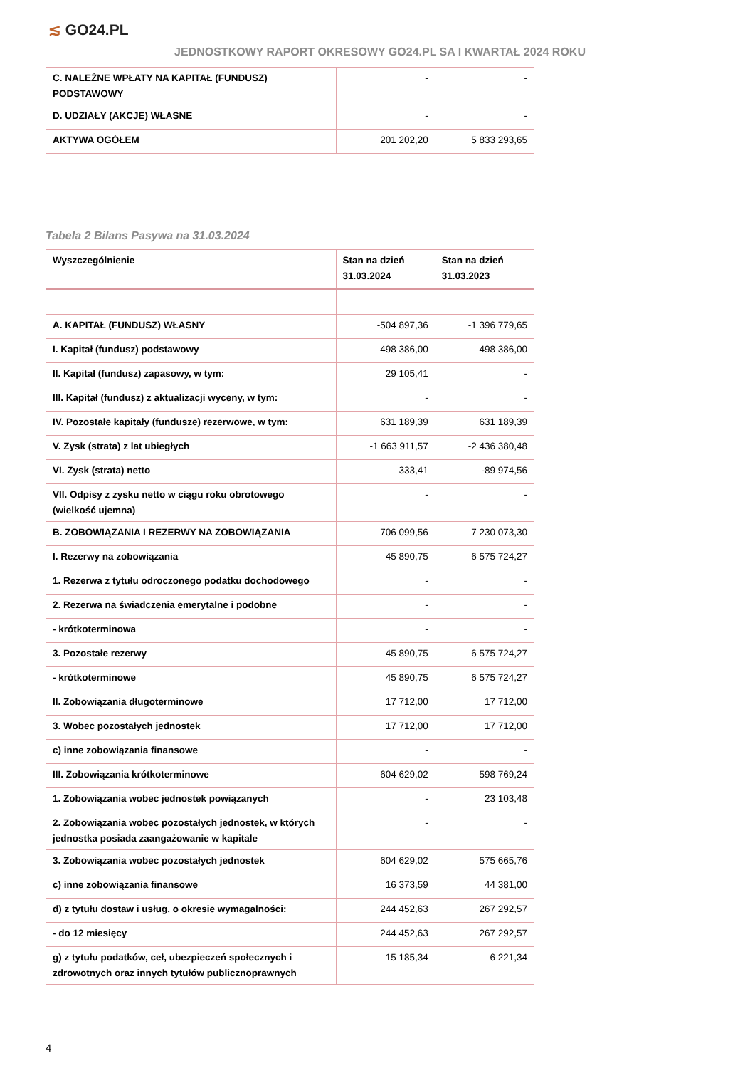≲ GO24.PL
JEDNOSTKOWY RAPORT OKRESOWY GO24.PL SA I KWARTAŁ 2024 ROKU
| C. NALEŻNE WPŁATY NA KAPITAŁ (FUNDUSZ) PODSTAWOWY | - | - |
| D. UDZIAŁY (AKCJE) WŁASNE | - | - |
| AKTYWA OGÓŁEM | 201 202,20 | 5 833 293,65 |
Tabela 2 Bilans Pasywa na 31.03.2024
| Wyszczególnienie | Stan na dzień 31.03.2024 | Stan na dzień 31.03.2023 |
| --- | --- | --- |
| A. KAPITAŁ (FUNDUSZ) WŁASNY | -504 897,36 | -1 396 779,65 |
| I. Kapitał (fundusz) podstawowy | 498 386,00 | 498 386,00 |
| II. Kapitał (fundusz) zapasowy, w tym: | 29 105,41 | - |
| III. Kapitał (fundusz) z aktualizacji wyceny, w tym: | - | - |
| IV. Pozostałe kapitały (fundusze) rezerwowe, w tym: | 631 189,39 | 631 189,39 |
| V. Zysk (strata) z lat ubiegłych | -1 663 911,57 | -2 436 380,48 |
| VI. Zysk (strata) netto | 333,41 | -89 974,56 |
| VII. Odpisy z zysku netto w ciągu roku obrotowego (wielkość ujemna) | - | - |
| B. ZOBOWIĄZANIA I REZERWY NA ZOBOWIĄZANIA | 706 099,56 | 7 230 073,30 |
| I. Rezerwy na zobowiązania | 45 890,75 | 6 575 724,27 |
| 1. Rezerwa z tytułu odroczonego podatku dochodowego | - | - |
| 2. Rezerwa na świadczenia emerytalne i podobne | - | - |
| - krótkoterminowa | - | - |
| 3. Pozostałe rezerwy | 45 890,75 | 6 575 724,27 |
| - krótkoterminowe | 45 890,75 | 6 575 724,27 |
| II. Zobowiązania długoterminowe | 17 712,00 | 17 712,00 |
| 3. Wobec pozostałych jednostek | 17 712,00 | 17 712,00 |
| c) inne zobowiązania finansowe | - | - |
| III. Zobowiązania krótkoterminowe | 604 629,02 | 598 769,24 |
| 1. Zobowiązania wobec jednostek powiązanych | - | 23 103,48 |
| 2. Zobowiązania wobec pozostałych jednostek, w których jednostka posiada zaangażowanie w kapitale | - | - |
| 3. Zobowiązania wobec pozostałych jednostek | 604 629,02 | 575 665,76 |
| c) inne zobowiązania finansowe | 16 373,59 | 44 381,00 |
| d) z tytułu dostaw i usług, o okresie wymagalności: | 244 452,63 | 267 292,57 |
| - do 12 miesięcy | 244 452,63 | 267 292,57 |
| g) z tytułu podatków, ceł, ubezpieczeń społecznych i zdrowotnych oraz innych tytułów publicznoprawnych | 15 185,34 | 6 221,34 |
4